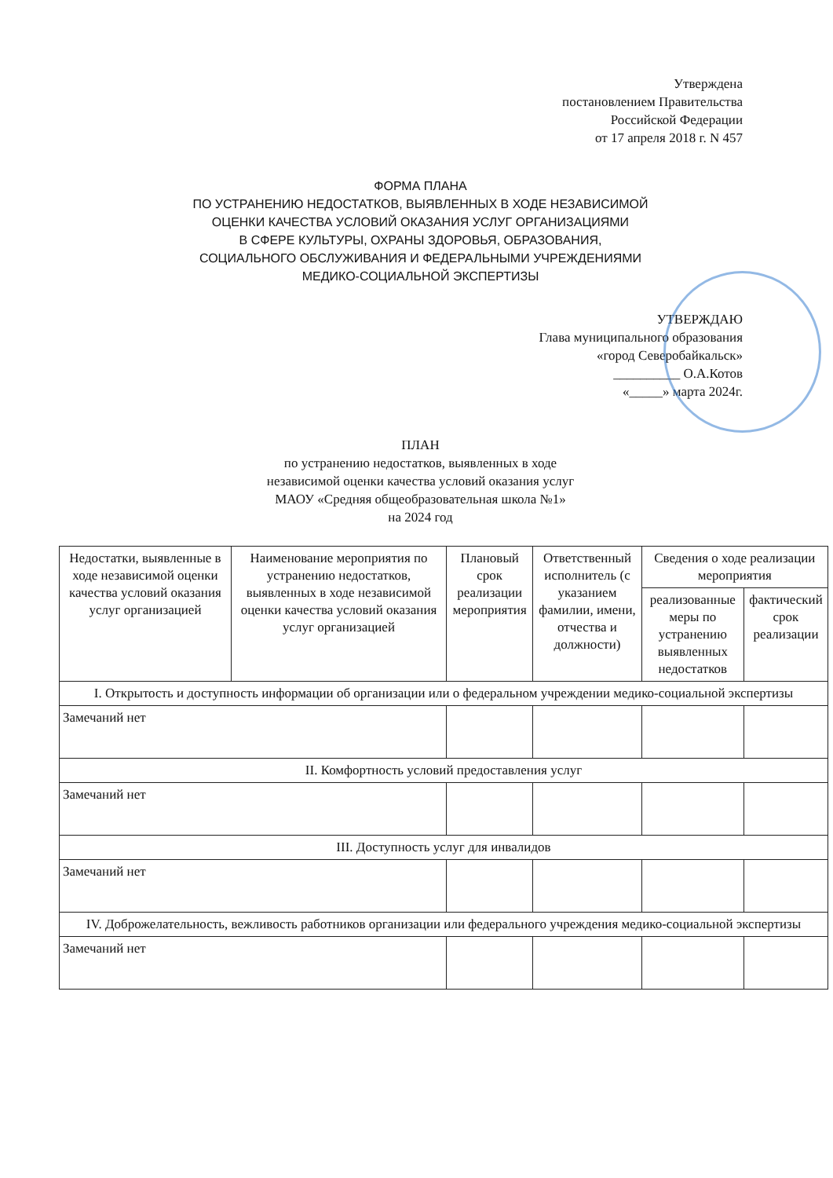Утверждена
постановлением Правительства
Российской Федерации
от 17 апреля 2018 г. N 457
ФОРМА ПЛАНА
ПО УСТРАНЕНИЮ НЕДОСТАТКОВ, ВЫЯВЛЕННЫХ В ХОДЕ НЕЗАВИСИМОЙ
ОЦЕНКИ КАЧЕСТВА УСЛОВИЙ ОКАЗАНИЯ УСЛУГ ОРГАНИЗАЦИЯМИ
В СФЕРЕ КУЛЬТУРЫ, ОХРАНЫ ЗДОРОВЬЯ, ОБРАЗОВАНИЯ,
СОЦИАЛЬНОГО ОБСЛУЖИВАНИЯ И ФЕДЕРАЛЬНЫМИ УЧРЕЖДЕНИЯМИ
МЕДИКО-СОЦИАЛЬНОЙ ЭКСПЕРТИЗЫ
УТВЕРЖДАЮ
Глава муниципального образования
«город Северобайкальск»
__________ О.А.Котов
«_____» марта 2024г.
ПЛАН
по устранению недостатков, выявленных в ходе
независимой оценки качества условий оказания услуг
МАОУ «Средняя общеобразовательная школа №1»
на 2024 год
| Недостатки, выявленные в ходе независимой оценки качества условий оказания услуг организацией | Наименование мероприятия по устранению недостатков, выявленных в ходе независимой оценки качества условий оказания услуг организацией | Плановый срок реализации мероприятия | Ответственный исполнитель (с указанием фамилии, имени, отчества и должности) | Сведения о ходе реализации мероприятия | |
| --- | --- | --- | --- | --- | --- |
| | | | | реализованные меры по устранению выявленных недостатков | фактический срок реализации |
| I. Открытость и доступность информации об организации или о федеральном учреждении медико-социальной экспертизы | | | | | |
| Замечаний нет | | | | | |
| II. Комфортность условий предоставления услуг | | | | | |
| Замечаний нет | | | | | |
| III. Доступность услуг для инвалидов | | | | | |
| Замечаний нет | | | | | |
| IV. Доброжелательность, вежливость работников организации или федерального учреждения медико-социальной экспертизы | | | | | |
| Замечаний нет | | | | | |